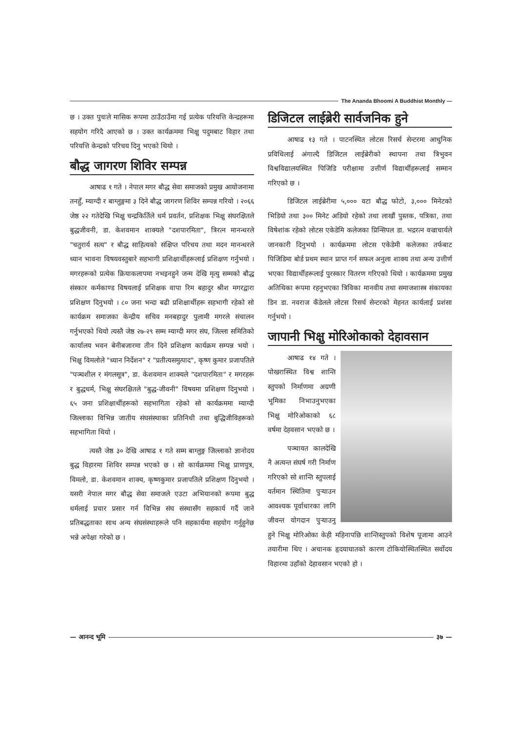The Ananda Bhoomi A Buddhist Monthly —
छ । उक्त पुचःले मासिक रूपमा ठाउँठाउँमा गई प्रत्येक परियत्ति केन्द्रहरूमा सहयोग गरिदै आएको छ । उक्त कार्यक्रममा भिक्षु पदुमबाट विहार तथा परियत्ति केन्द्रको परिचय दिनु भएको थियो ।
बौद्ध जागरण शिविर सम्पन्न
आषाढ १ गते । नेपाल मगर बौद्ध सेवा समाजको प्रमुख आयोजनामा तनहुँ, म्याग्दी र बाग्लुङ्गमा ३ दिने बौद्ध जागरण शिविर सम्पन्न गरियो । २०६६ जेष्ठ २२ गतेदेखि भिक्षु चन्द्रकिर्तिले धर्म प्रवर्तन, प्रशिक्षक भिक्षु संघरक्षितले बुद्धजीवनी, डा. केशवमान शाक्यले "दशपारमिता", त्रिरत्न मानन्धरले "चतुरार्य सत्य" र बौद्ध साहित्यको संक्षिप्त परिचय तथा मदन मानन्धरले ध्यान भावना विषयवस्तुबारे सहभागी प्रशिक्षार्थीहरूलाई प्रशिक्षण गर्नुभयो । मगरहरूको प्रत्येक क्रियाकलापमा नभइनहुने जन्म देखि मृत्यु सम्मको बौद्ध संस्कार कर्मकाण्ड विषयलाई प्रशिक्षक वापा रिम बहादुर श्रीश मगरद्वारा प्रशिक्षण दिनुभयो । ८० जना भन्दा बढी प्रशिक्षार्थीहरू सहभागी रहेको सो कार्यक्रम समाजका केन्द्रीय सचिव मनबहादुर पुलामी मगरले संचालन गर्नुभएको थियो त्यस्तै जेष्ठ २७-२९ सम्म म्याग्दी मगर संघ, जिल्ला समितिको कार्यालय भवन बेनीबजारमा तीन दिने प्रशिक्षण कार्यक्रम सम्पन्न भयो । भिक्षु विमलोले "ध्यान निर्देशन" र "प्रतीत्यसमुत्पाद", कृष्ण कुमार प्रजापतिले "पञ्चशील र मंगलसूत्र", डा. केशवमान शाक्यले "दशपारमिता" र मगरहरू र बुद्धधर्म, भिक्षु संघरक्षितले "बुद्ध-जीवनी" विषयमा प्रशिक्षण दिनुभयो । ६५ जना प्रशिक्षार्थीहरूको सहभागिता रहेको सो कार्यक्रममा म्याग्दी जिल्लाका विभिन्न जातीय संघसंस्थाका प्रतिनिधी तथा बुद्धिजीविहरूको सहभागिता थियो ।
त्यस्तै जेष्ठ ३० देखि आषाढ १ गते सम्म बाग्लुङ्ग जिल्लाको ज्ञानोदय बुद्ध विहारमा शिविर सम्पन्न भएको छ । सो कार्यक्रममा भिक्षु प्राणपुत्र, विमलो, डा. केशवमान शाक्य, कृष्णकुमार प्रजापतिले प्रशिक्षण दिनुभयो । यसरी नेपाल मगर बौद्ध सेवा समाजले एउटा अभियानको रूपमा बुद्ध धर्मलाई प्रचार प्रसार गर्न विभिन्न संघ संस्थासँग सहकार्य गर्दै जाने प्रतिबद्धताका साथ अन्य संघसंस्थाहरूले पनि सहकार्यमा सहयोग गर्नुहुनेछ भन्ने अपेक्षा गरेको छ ।
डिजिटल लाईब्रेरी सार्वजनिक हुने
आषाढ १३ गते । पाटनस्थित लोटस रिसर्च सेन्टरमा आधुनिक प्रविधिलाई अंगाल्दै डिजिटल लाईब्रेरीको स्थापना तथा त्रिभुवन विश्वविद्यालयस्थित पिजिडि परीक्षामा उत्तीर्ण विद्यार्थीहरूलाई सम्मान गरिएको छ ।
डिजिटल लाईब्रेरीमा ५,००० वटा बौद्ध फोटो, ३,००० मिनेटको भिडियो तथा ३०० मिनेट अडियो रहेको तथा लाखौं पुस्तक, पत्रिका, तथा विषेशांक रहेको लोटस एकेडेमि कलेजका प्रिन्सिपल डा. भद्ररत्न वज्राचार्यले जानकारी दिनुभयो । कार्यक्रममा लोटस एकेडेमी कलेजका तर्फबाट पिजिडिमा बोर्ड प्रथम स्थान प्राप्त गर्न सफल अनुला शाक्य तथा अन्य उत्तीर्ण भएका विद्यार्थीहरूलाई पुरस्कार वितरण गरिएको थियो । कार्यक्रममा प्रमुख अतिथिका रूपमा रहनुभएका त्रिविका मानवीय तथा समाजशास्त्र संकायका डिन डा. नवराज कँडेलले लोटस रिसर्च सेन्टरको मेहनत कार्यलाई प्रशंसा गर्नुभयो ।
जापानी भिक्षु मोरिओकाको देहावसान
आषाढ १४ गते । पोखरास्थित विश्व शान्ति स्तुपको निर्माणमा अग्रणी भूमिका निभाउनुभएका भिक्षु मोरिओकाको ६८ वर्षमा देहवसान भएको छ ।
पञ्चायत कालदेखि नै अत्यन्त संघर्ष गरी निर्माण गरिएको सो शान्ति स्तुपलाई वर्तमान स्थितिमा पुऱ्याउन आवश्यक पूर्वाधारका लागि जीवन्त योगदान पुऱ्याउनु हुने भिक्षु मोरिओका केही महिनापछि शान्तिस्तुपको विशेष पूजामा आउने तयारीमा थिए । अचानक हृदयाघातको कारण टोकियोस्थितस्थित सर्वोदय विहारमा उहाँको देहावसान भएको हो ।
— आनन्द भूमि
३७ —